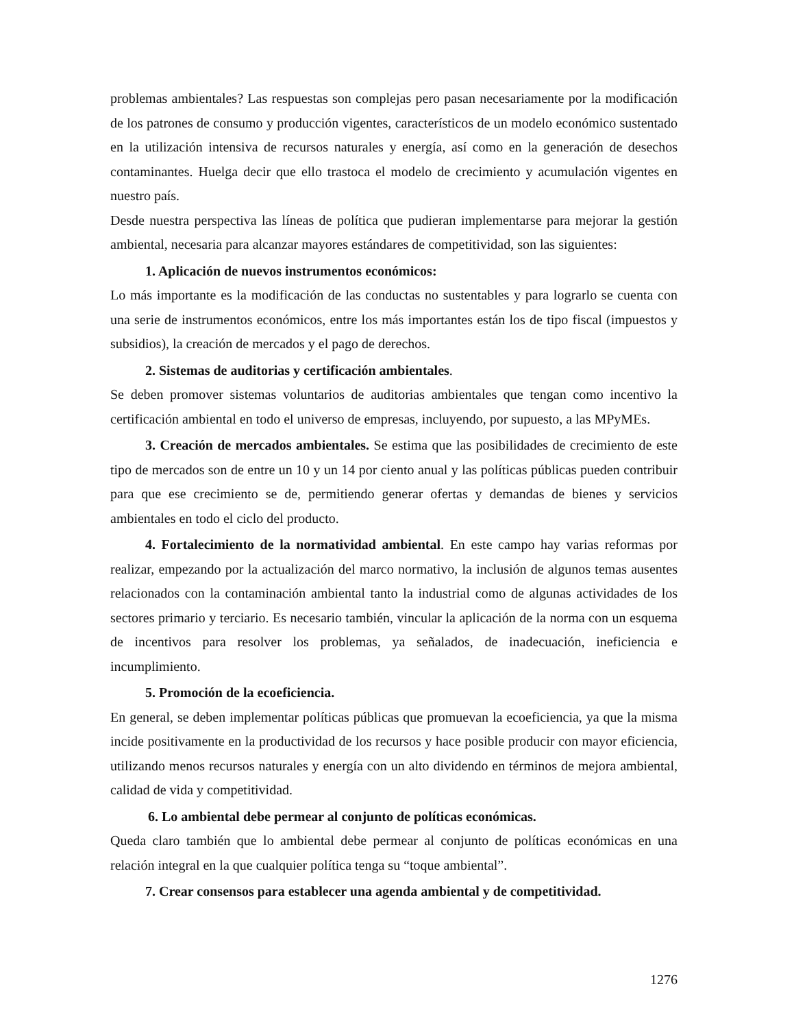problemas ambientales? Las respuestas son complejas pero pasan necesariamente por la modificación de los patrones de consumo y producción vigentes, característicos de un modelo económico sustentado en la utilización intensiva de recursos naturales y energía, así como en la generación de desechos contaminantes. Huelga decir que ello trastoca el modelo de crecimiento y acumulación vigentes en nuestro país.
Desde nuestra perspectiva las líneas de política que pudieran implementarse para mejorar la gestión ambiental, necesaria para alcanzar mayores estándares de competitividad, son las siguientes:
1. Aplicación de nuevos instrumentos económicos:
Lo más importante es la modificación de las conductas no sustentables y para lograrlo se cuenta con una serie de instrumentos económicos, entre los más importantes están los de tipo fiscal (impuestos y subsidios), la creación de mercados y el pago de derechos.
2. Sistemas de auditorias y certificación ambientales.
Se deben promover sistemas voluntarios de auditorias ambientales que tengan como incentivo la certificación ambiental en todo el universo de empresas, incluyendo, por supuesto, a las MPyMEs.
3. Creación de mercados ambientales. Se estima que las posibilidades de crecimiento de este tipo de mercados son de entre un 10 y un 14 por ciento anual y las políticas públicas pueden contribuir para que ese crecimiento se de, permitiendo generar ofertas y demandas de bienes y servicios ambientales en todo el ciclo del producto.
4. Fortalecimiento de la normatividad ambiental. En este campo hay varias reformas por realizar, empezando por la actualización del marco normativo, la inclusión de algunos temas ausentes relacionados con la contaminación ambiental tanto la industrial como de algunas actividades de los sectores primario y terciario. Es necesario también, vincular la aplicación de la norma con un esquema de incentivos para resolver los problemas, ya señalados, de inadecuación, ineficiencia e incumplimiento.
5. Promoción de la ecoeficiencia.
En general, se deben implementar políticas públicas que promuevan la ecoeficiencia, ya que la misma incide positivamente en la productividad de los recursos y hace posible producir con mayor eficiencia, utilizando menos recursos naturales y energía con un alto dividendo en términos de mejora ambiental, calidad de vida y competitividad.
6. Lo ambiental debe permear al conjunto de políticas económicas.
Queda claro también que lo ambiental debe permear al conjunto de políticas económicas en una relación integral en la que cualquier política tenga su “toque ambiental”.
7. Crear consensos para establecer una agenda ambiental y de competitividad.
1276